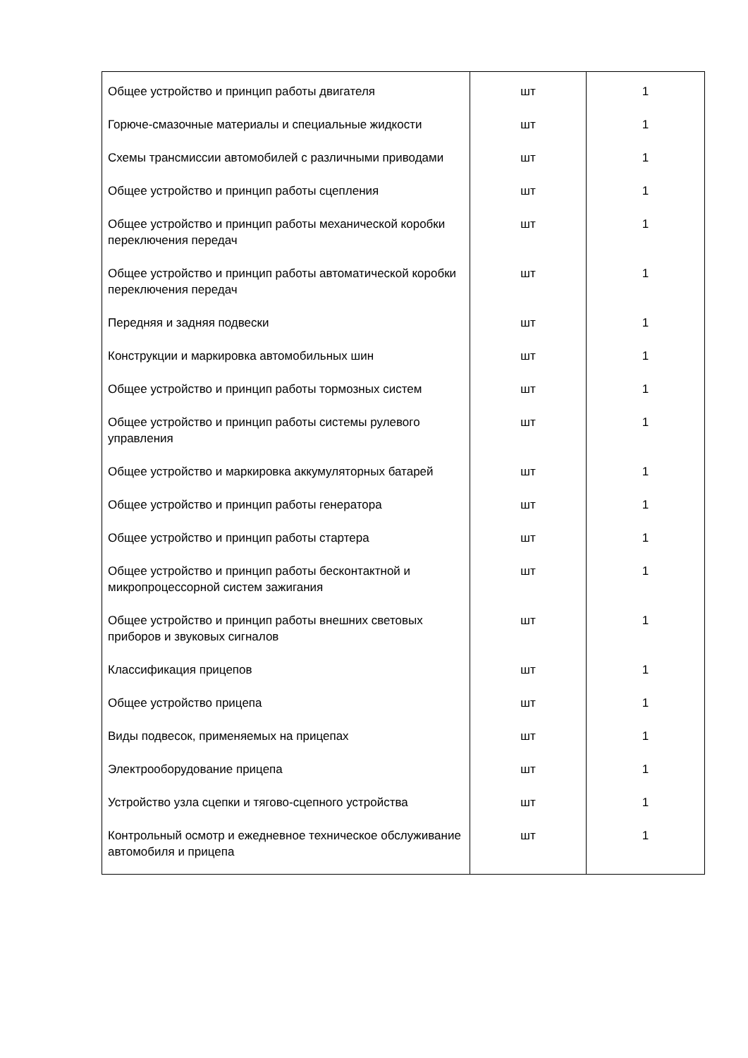| Общее устройство и принцип работы двигателя | шт | 1 |
| Горюче-смазочные материалы и специальные жидкости | шт | 1 |
| Схемы трансмиссии автомобилей с различными приводами | шт | 1 |
| Общее устройство и принцип работы сцепления | шт | 1 |
| Общее устройство и принцип работы механической коробки переключения передач | шт | 1 |
| Общее устройство и принцип работы автоматической коробки переключения передач | шт | 1 |
| Передняя и задняя подвески | шт | 1 |
| Конструкции и маркировка автомобильных шин | шт | 1 |
| Общее устройство и принцип работы тормозных систем | шт | 1 |
| Общее устройство и принцип работы системы рулевого управления | шт | 1 |
| Общее устройство и маркировка аккумуляторных батарей | шт | 1 |
| Общее устройство и принцип работы генератора | шт | 1 |
| Общее устройство и принцип работы стартера | шт | 1 |
| Общее устройство и принцип работы бесконтактной и микропроцессорной систем зажигания | шт | 1 |
| Общее устройство и принцип работы внешних световых приборов и звуковых сигналов | шт | 1 |
| Классификация прицепов | шт | 1 |
| Общее устройство прицепа | шт | 1 |
| Виды подвесок, применяемых на прицепах | шт | 1 |
| Электрооборудование прицепа | шт | 1 |
| Устройство узла сцепки и тягово-сцепного устройства | шт | 1 |
| Контрольный осмотр и ежедневное техническое обслуживание автомобиля и прицепа | шт | 1 |